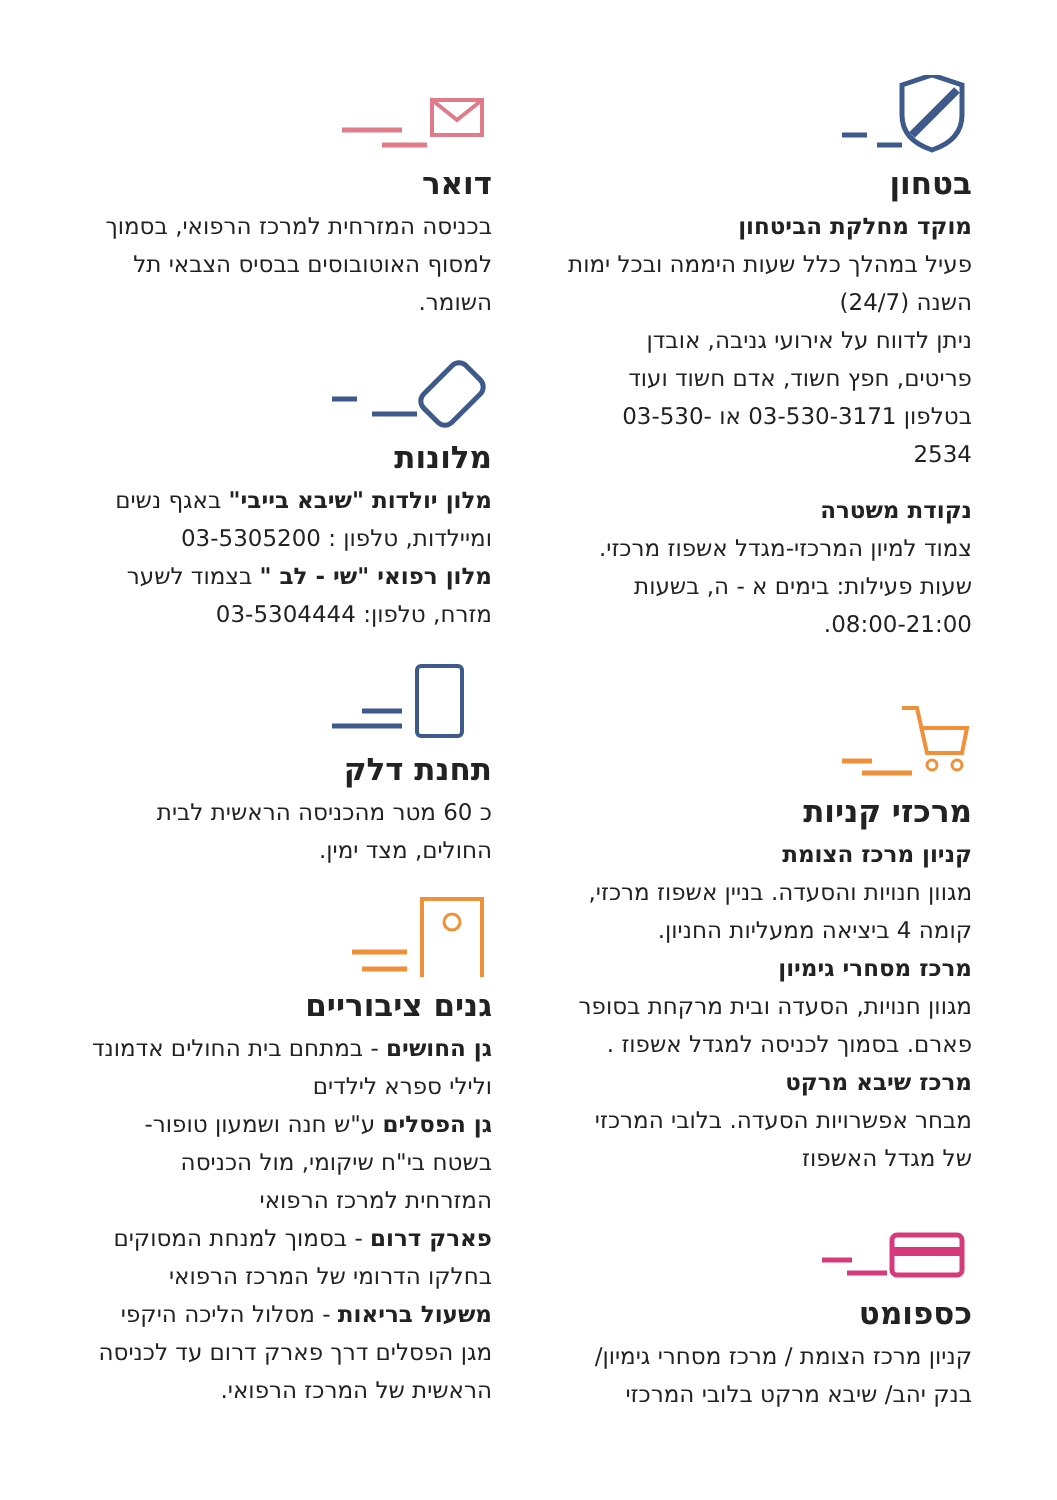בטחון
מוקד מחלקת הביטחון
פעיל במהלך כלל שעות היממה ובכל ימות השנה (24/7)
ניתן לדווח על אירועי גניבה, אובדן פריטים, חפץ חשוד, אדם חשוד ועוד בטלפון 03-530-3171 או 03-530-2534
נקודת משטרה
צמוד למיון המרכזי-מגדל אשפוז מרכזי. שעות פעילות: בימים א - ה, בשעות 08:00-21:00.
מרכזי קניות
קניון מרכז הצומת
מגוון חנויות והסעדה. בניין אשפוז מרכזי, קומה 4 ביציאה ממעליות החניון.
מרכז מסחרי גימיון
מגוון חנויות, הסעדה ובית מרקחת בסופר פארם. בסמוך לכניסה למגדל אשפוז .
מרכז שיבא מרקט
מבחר אפשרויות הסעדה. בלובי המרכזי של מגדל האשפוז
כספומט
קניון מרכז הצומת / מרכז מסחרי גימיון/ בנק יהב/ שיבא מרקט בלובי המרכזי
דואר
בכניסה המזרחית למרכז הרפואי, בסמוך למסוף האוטובוסים בבסיס הצבאי תל השומר.
מלונות
מלון יולדות "שיבא בייבי" באגף נשים ומיילדות, טלפון : 03-5305200
מלון רפואי "שי - לב " בצמוד לשער מזרח, טלפון: 03-5304444
תחנת דלק
כ 60 מטר מהכניסה הראשית לבית החולים, מצד ימין.
גנים ציבוריים
גן החושים - במתחם בית החולים אדמונד ולילי ספרא לילדים
גן הפסלים ע"ש חנה ושמעון טופור- בשטח בי"ח שיקומי, מול הכניסה המזרחית למרכז הרפואי
פארק דרום - בסמוך למנחת המסוקים בחלקו הדרומי של המרכז הרפואי
משעול בריאות - מסלול הליכה היקפי מגן הפסלים דרך פארק דרום עד לכניסה הראשית של המרכז הרפואי.